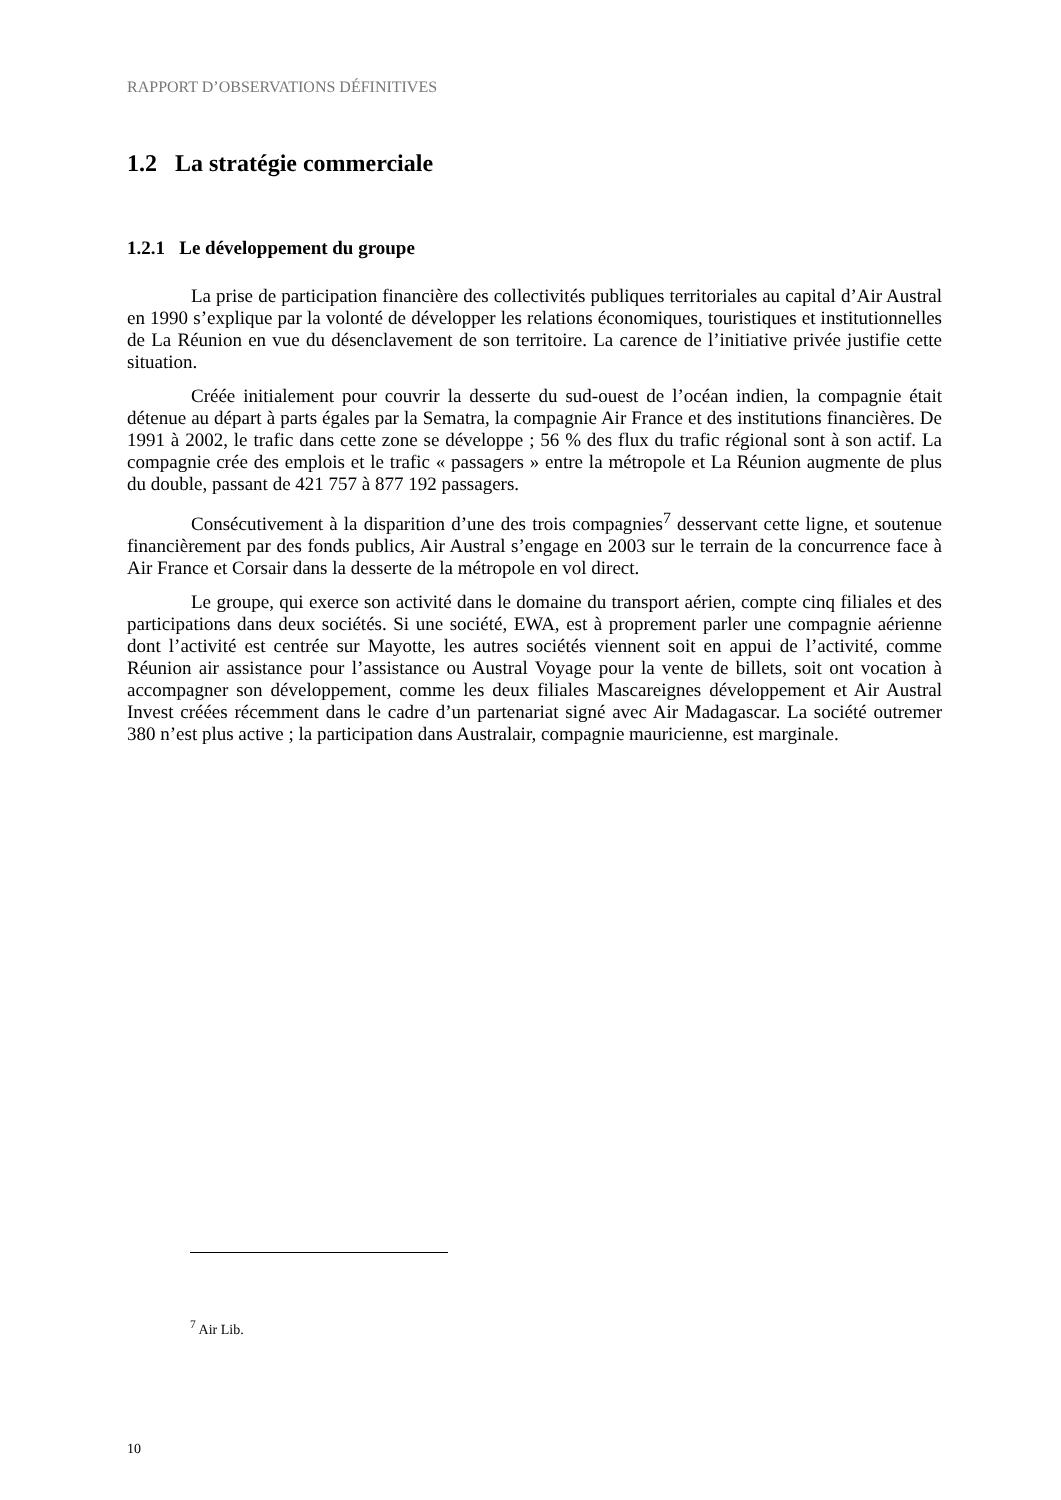RAPPORT D’OBSERVATIONS DÉFINITIVES
1.2 La stratégie commerciale
1.2.1 Le développement du groupe
La prise de participation financière des collectivités publiques territoriales au capital d’Air Austral en 1990 s’explique par la volonté de développer les relations économiques, touristiques et institutionnelles de La Réunion en vue du désenclavement de son territoire. La carence de l’initiative privée justifie cette situation.
Créée initialement pour couvrir la desserte du sud-ouest de l’océan indien, la compagnie était détenue au départ à parts égales par la Sematra, la compagnie Air France et des institutions financières. De 1991 à 2002, le trafic dans cette zone se développe ; 56 % des flux du trafic régional sont à son actif. La compagnie crée des emplois et le trafic « passagers » entre la métropole et La Réunion augmente de plus du double, passant de 421 757 à 877 192 passagers.
Consécutivement à la disparition d’une des trois compagnies<sup>7</sup> desservant cette ligne, et soutenue financièrement par des fonds publics, Air Austral s’engage en 2003 sur le terrain de la concurrence face à Air France et Corsair dans la desserte de la métropole en vol direct.
Le groupe, qui exerce son activité dans le domaine du transport aérien, compte cinq filiales et des participations dans deux sociétés. Si une société, EWA, est à proprement parler une compagnie aérienne dont l’activité est centrée sur Mayotte, les autres sociétés viennent soit en appui de l’activité, comme Réunion air assistance pour l’assistance ou Austral Voyage pour la vente de billets, soit ont vocation à accompagner son développement, comme les deux filiales Mascareignes développement et Air Austral Invest créées récemment dans le cadre d’un partenariat signé avec Air Madagascar. La société outremer 380 n’est plus active ; la participation dans Australair, compagnie mauricienne, est marginale.
<sup>7</sup> Air Lib.
10